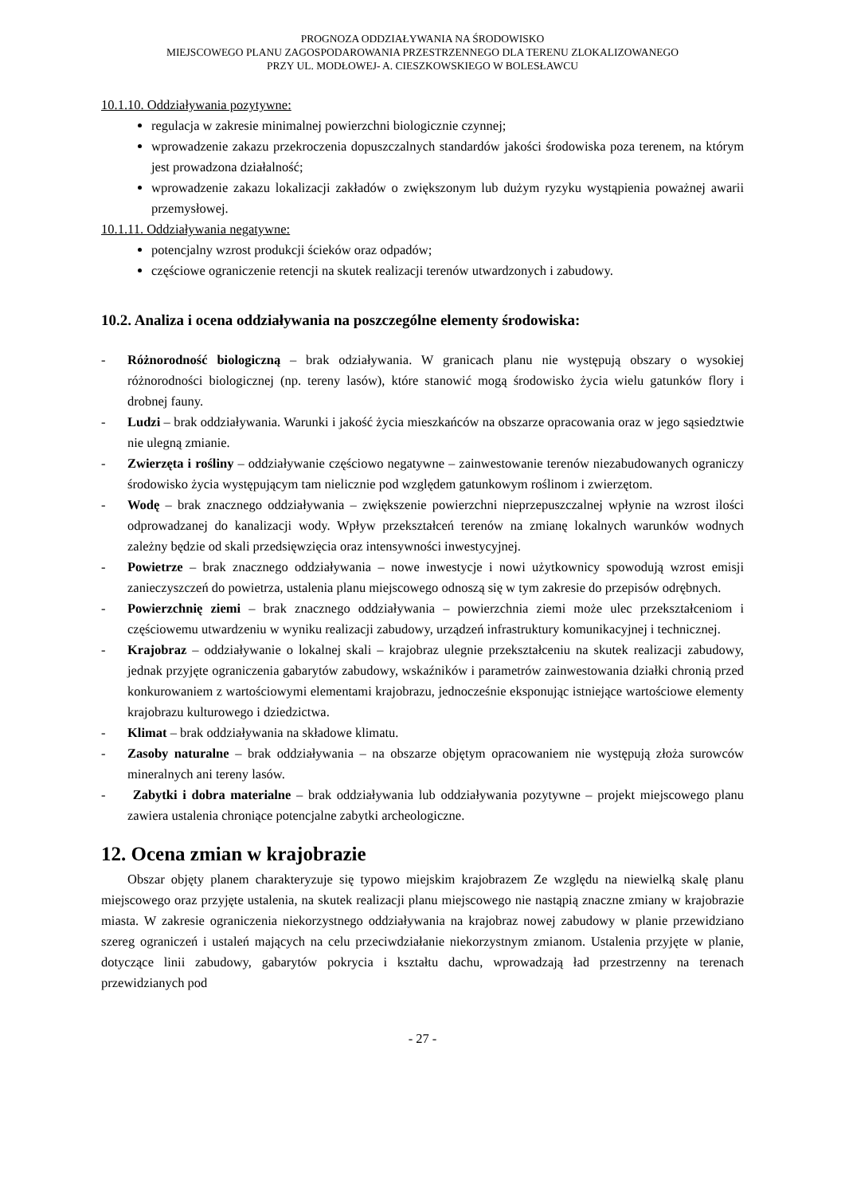PROGNOZA ODDZIAŁYWANIA NA ŚRODOWISKO
MIEJSCOWEGO PLANU ZAGOSPODAROWANIA PRZESTRZENNEGO DLA TERENU ZLOKALIZOWANEGO
PRZY UL. MODŁOWEJ- A. CIESZKOWSKIEGO W BOLESŁAWCU
10.1.10. Oddziaływania pozytywne:
regulacja w zakresie minimalnej powierzchni biologicznie czynnej;
wprowadzenie zakazu przekroczenia dopuszczalnych standardów jakości środowiska poza terenem, na którym jest prowadzona działalność;
wprowadzenie zakazu lokalizacji zakładów o zwiększonym lub dużym ryzyku wystąpienia poważnej awarii przemysłowej.
10.1.11. Oddziaływania negatywne:
potencjalny wzrost produkcji ścieków oraz odpadów;
częściowe ograniczenie retencji na skutek realizacji terenów utwardzonych i zabudowy.
10.2. Analiza i ocena oddziaływania na poszczególne elementy środowiska:
- Różnorodność biologiczną – brak odziaływania. W granicach planu nie występują obszary o wysokiej różnorodności biologicznej (np. tereny lasów), które stanowić mogą środowisko życia wielu gatunków flory i drobnej fauny.
- Ludzi – brak oddziaływania. Warunki i jakość życia mieszkańców na obszarze opracowania oraz w jego sąsiedztwie nie ulegną zmianie.
- Zwierzęta i rośliny – oddziaływanie częściowo negatywne – zainwestowanie terenów niezabudowanych ograniczy środowisko życia występującym tam nielicznie pod względem gatunkowym roślinom i zwierzętom.
- Wodę – brak znacznego oddziaływania – zwiększenie powierzchni nieprzepuszczalnej wpłynie na wzrost ilości odprowadzanej do kanalizacji wody. Wpływ przekształceń terenów na zmianę lokalnych warunków wodnych zależny będzie od skali przedsięwzięcia oraz intensywności inwestycyjnej.
- Powietrze – brak znacznego oddziaływania – nowe inwestycje i nowi użytkownicy spowodują wzrost emisji zanieczyszczeń do powietrza, ustalenia planu miejscowego odnoszą się w tym zakresie do przepisów odrębnych.
- Powierzchnię ziemi – brak znacznego oddziaływania – powierzchnia ziemi może ulec przekształceniom i częściowemu utwardzeniu w wyniku realizacji zabudowy, urządzeń infrastruktury komunikacyjnej i technicznej.
- Krajobraz – oddziaływanie o lokalnej skali – krajobraz ulegnie przekształceniu na skutek realizacji zabudowy, jednak przyjęte ograniczenia gabarytów zabudowy, wskaźników i parametrów zainwestowania działki chronią przed konkurowaniem z wartościowymi elementami krajobrazu, jednocześnie eksponując istniejące wartościowe elementy krajobrazu kulturowego i dziedzictwa.
- Klimat – brak oddziaływania na składowe klimatu.
- Zasoby naturalne – brak oddziaływania – na obszarze objętym opracowaniem nie występują złoża surowców mineralnych ani tereny lasów.
- Zabytki i dobra materialne – brak oddziaływania lub oddziaływania pozytywne – projekt miejscowego planu zawiera ustalenia chroniące potencjalne zabytki archeologiczne.
12. Ocena zmian w krajobrazie
Obszar objęty planem charakteryzuje się typowo miejskim krajobrazem Ze względu na niewielką skalę planu miejscowego oraz przyjęte ustalenia, na skutek realizacji planu miejscowego nie nastąpią znaczne zmiany w krajobrazie miasta. W zakresie ograniczenia niekorzystnego oddziaływania na krajobraz nowej zabudowy w planie przewidziano szereg ograniczeń i ustaleń mających na celu przeciwdziałanie niekorzystnym zmianom. Ustalenia przyjęte w planie, dotyczące linii zabudowy, gabarytów pokrycia i kształtu dachu, wprowadzają ład przestrzenny na terenach przewidzianych pod
- 27 -